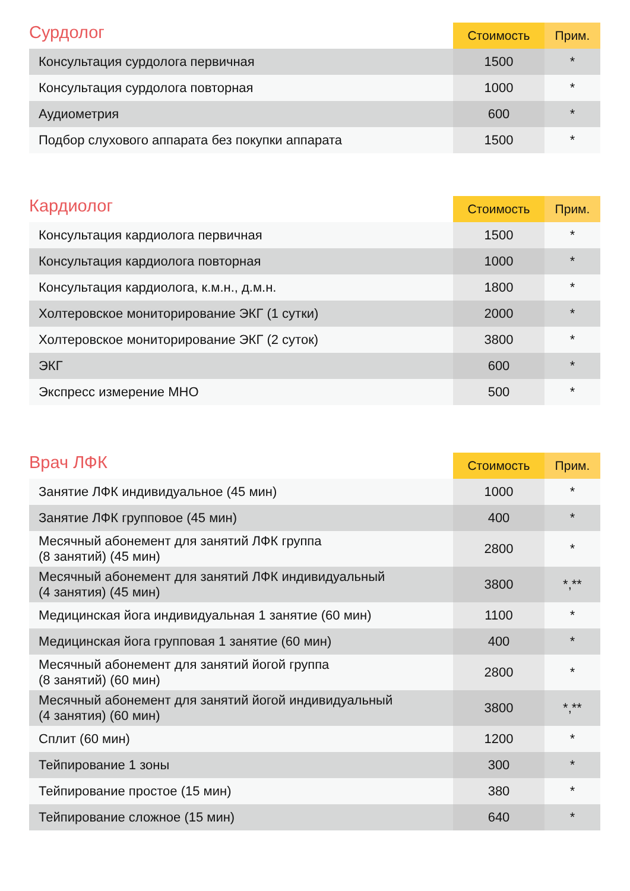| Сурдолог | Стоимость | Прим. |
| --- | --- | --- |
| Консультация сурдолога первичная | 1500 | * |
| Консультация сурдолога повторная | 1000 | * |
| Аудиометрия | 600 | * |
| Подбор слухового аппарата без покупки аппарата | 1500 | * |
| Кардиолог | Стоимость | Прим. |
| --- | --- | --- |
| Консультация кардиолога первичная | 1500 | * |
| Консультация кардиолога повторная | 1000 | * |
| Консультация кардиолога, к.м.н., д.м.н. | 1800 | * |
| Холтеровское мониторирование ЭКГ (1 сутки) | 2000 | * |
| Холтеровское мониторирование ЭКГ (2 суток) | 3800 | * |
| ЭКГ | 600 | * |
| Экспресс измерение МНО | 500 | * |
| Врач ЛФК | Стоимость | Прим. |
| --- | --- | --- |
| Занятие ЛФК индивидуальное (45 мин) | 1000 | * |
| Занятие ЛФК групповое (45 мин) | 400 | * |
| Месячный абонемент для занятий ЛФК группа (8 занятий) (45 мин) | 2800 | * |
| Месячный абонемент для занятий ЛФК индивидуальный (4 занятия) (45 мин) | 3800 | *,** |
| Медицинская йога индивидуальная 1 занятие (60 мин) | 1100 | * |
| Медицинская йога групповая 1 занятие (60 мин) | 400 | * |
| Месячный абонемент для занятий йогой группа (8 занятий) (60 мин) | 2800 | * |
| Месячный абонемент для занятий йогой индивидуальный (4 занятия) (60 мин) | 3800 | *,** |
| Сплит (60 мин) | 1200 | * |
| Тейпирование 1 зоны | 300 | * |
| Тейпирование простое (15 мин) | 380 | * |
| Тейпирование сложное (15 мин) | 640 | * |